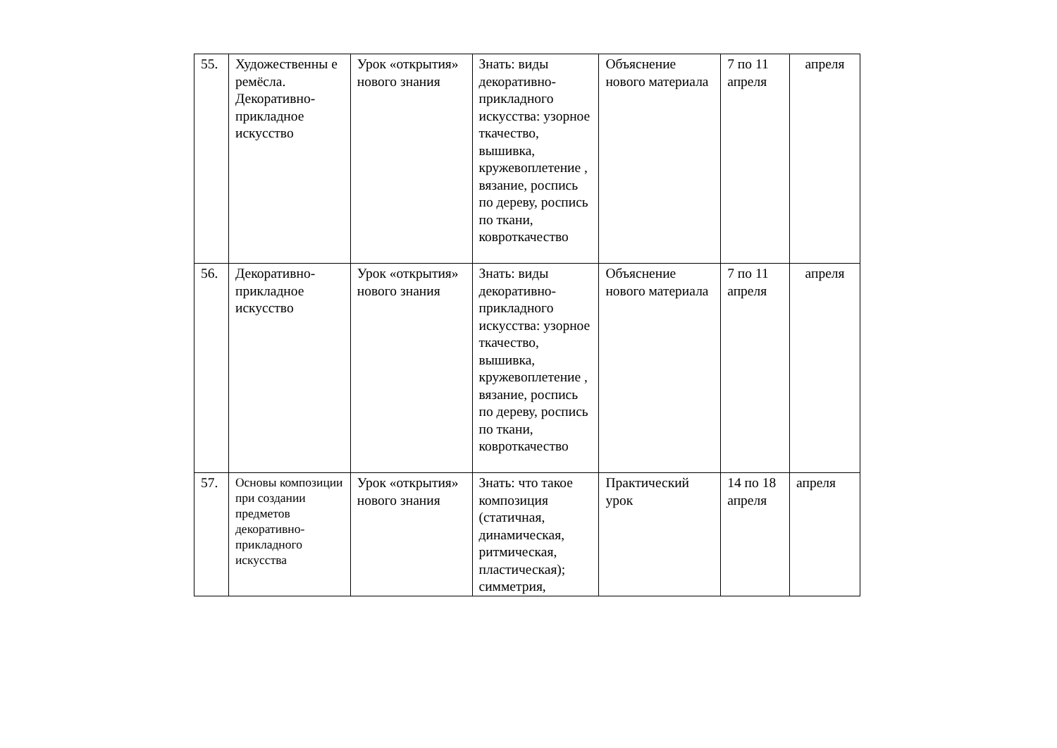| 55. | Художественны е ремёсла. Декоративно-прикладное искусство | Урок «открытия» нового знания | Знать: виды декоративно-прикладного искусства: узорное ткачество, вышивка, кружевоплетение , вязание, роспись по дереву, роспись по ткани, ковроткачество | Объяснение нового материала | 7 по 11 апреля | апреля |
| 56. | Декоративно-прикладное искусство | Урок «открытия» нового знания | Знать: виды декоративно-прикладного искусства: узорное ткачество, вышивка, кружевоплетение , вязание, роспись по дереву, роспись по ткани, ковроткачество | Объяснение нового материала | 7 по 11 апреля | апреля |
| 57. | Основы композиции при создании предметов декоративно-прикладного искусства | Урок «открытия» нового знания | Знать: что такое композиция (статичная, динамическая, ритмическая, пластическая); симметрия, | Практический урок | 14 по 18 апреля | апреля |